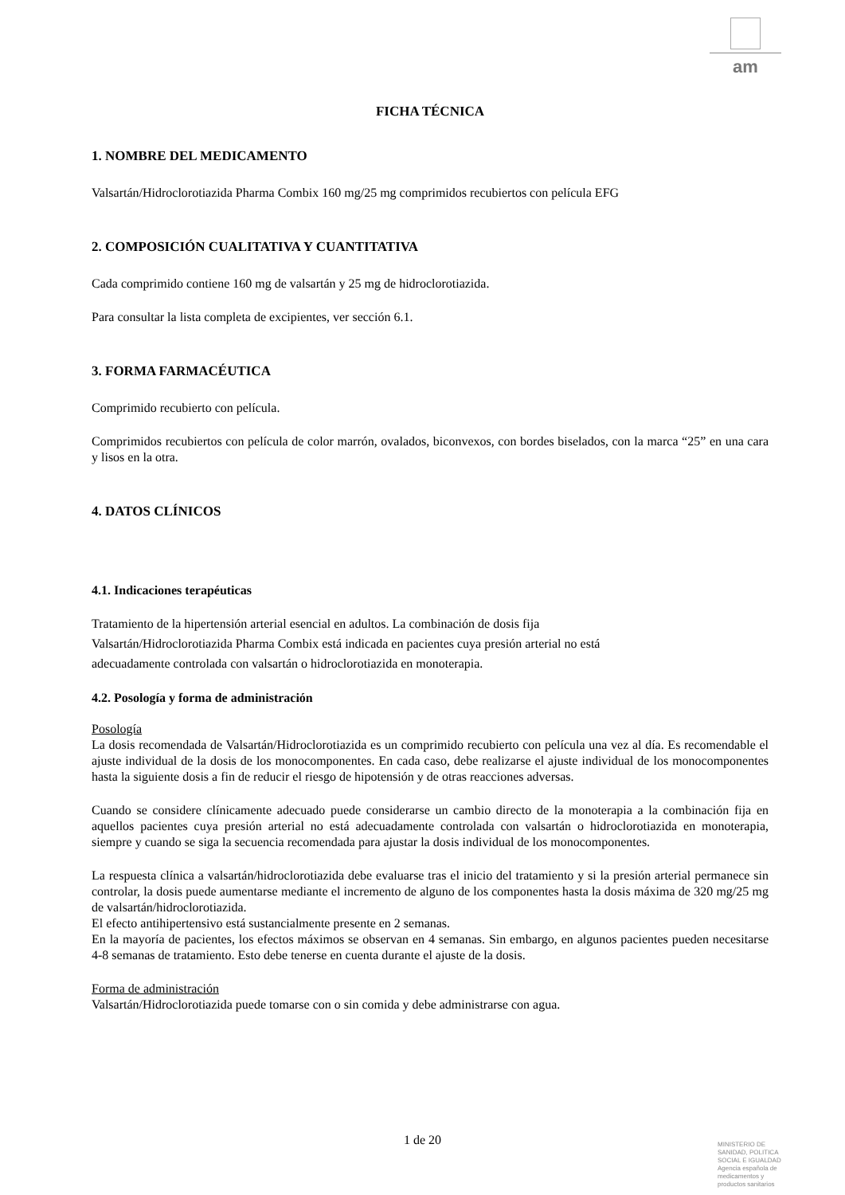am
FICHA TÉCNICA
1. NOMBRE DEL MEDICAMENTO
Valsartán/Hidroclorotiazida Pharma Combix 160 mg/25 mg comprimidos recubiertos con película EFG
2. COMPOSICIÓN CUALITATIVA Y CUANTITATIVA
Cada comprimido contiene 160 mg de valsartán y 25 mg de hidroclorotiazida.
Para consultar la lista completa de excipientes, ver sección 6.1.
3. FORMA FARMACÉUTICA
Comprimido recubierto con película.
Comprimidos recubiertos con película de color marrón, ovalados, biconvexos, con bordes biselados, con la marca “25” en una cara y lisos en la otra.
4. DATOS CLÍNICOS
4.1. Indicaciones terapéuticas
Tratamiento de la hipertensión arterial esencial en adultos. La combinación de dosis fija
Valsartán/Hidroclorotiazida Pharma Combix está indicada en pacientes cuya presión arterial no está
adecuadamente controlada con valsartán o hidroclorotiazida en monoterapia.
4.2. Posología y forma de administración
Posología
La dosis recomendada de Valsartán/Hidroclorotiazida es un comprimido recubierto con película una vez al día. Es recomendable el ajuste individual de la dosis de los monocomponentes. En cada caso, debe realizarse el ajuste individual de los monocomponentes hasta la siguiente dosis a fin de reducir el riesgo de hipotensión y de otras reacciones adversas.
Cuando se considere clínicamente adecuado puede considerarse un cambio directo de la monoterapia a la combinación fija en aquellos pacientes cuya presión arterial no está adecuadamente controlada con valsartán o hidroclorotiazida en monoterapia, siempre y cuando se siga la secuencia recomendada para ajustar la dosis individual de los monocomponentes.
La respuesta clínica a valsartán/hidroclorotiazida debe evaluarse tras el inicio del tratamiento y si la presión arterial permanece sin controlar, la dosis puede aumentarse mediante el incremento de alguno de los componentes hasta la dosis máxima de 320 mg/25 mg de valsartán/hidroclorotiazida.
El efecto antihipertensivo está sustancialmente presente en 2 semanas.
En la mayoría de pacientes, los efectos máximos se observan en 4 semanas. Sin embargo, en algunos pacientes pueden necesitarse 4-8 semanas de tratamiento. Esto debe tenerse en cuenta durante el ajuste de la dosis.
Forma de administración
Valsartán/Hidroclorotiazida puede tomarse con o sin comida y debe administrarse con agua.
1 de 20
MINISTERIO DE
SANIDAD, POLITICA
SOCIAL E IGUALDAD
Agencia española de
medicamentos y
productos sanitarios